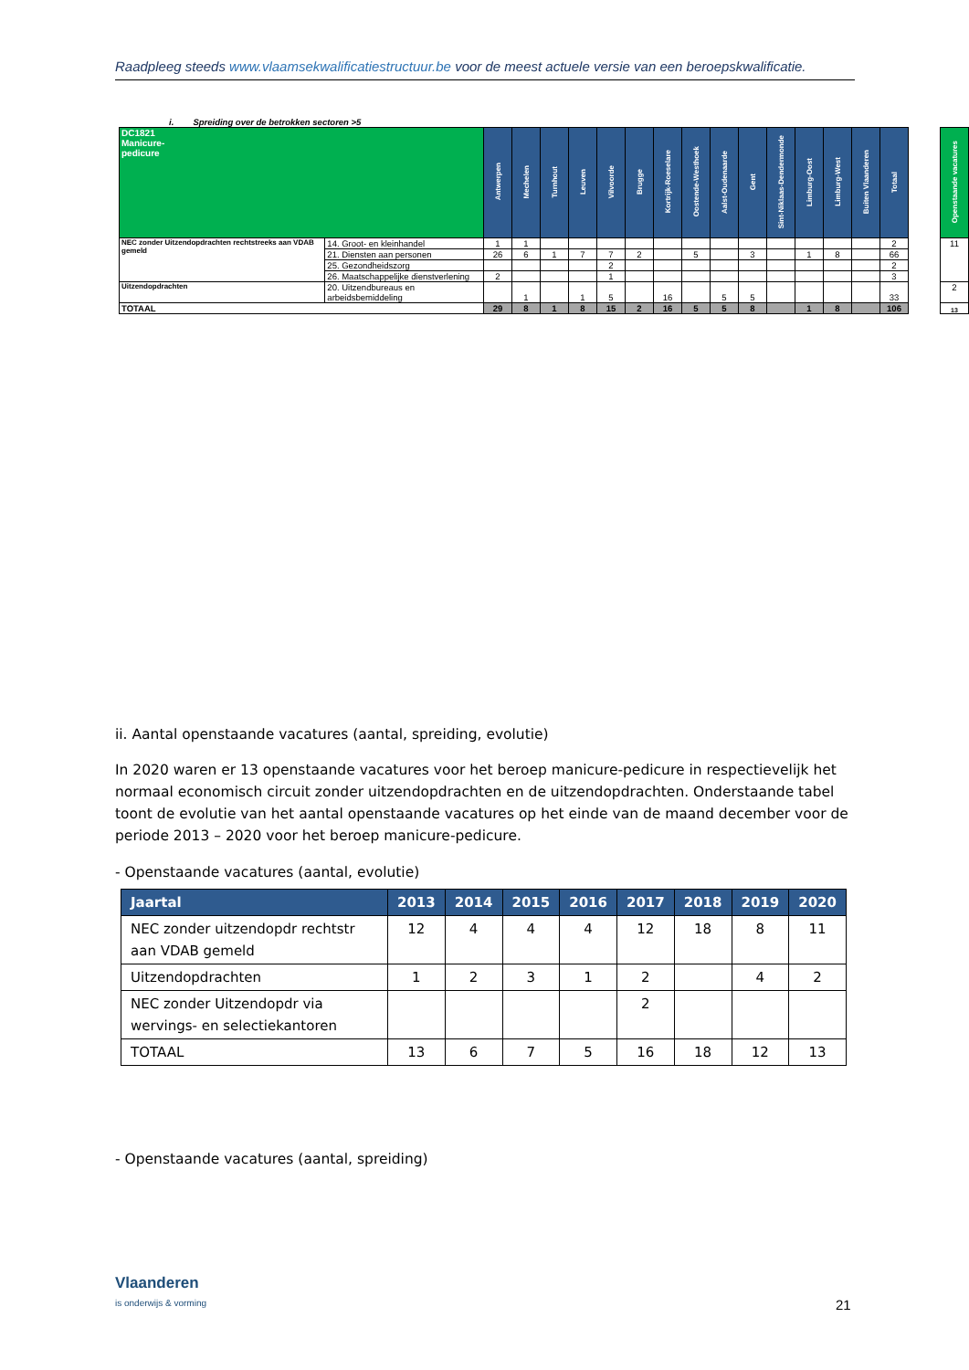Raadpleeg steeds www.vlaamsekwalificatiestructuur.be voor de meest actuele versie van een beroepskwalificatie.
i. Spreiding over de betrokken sectoren >5
| DC1821 Manicure- pedicure | | Antwerpen | Mechelen | Turnhout | Leuven | Vilvoorde | Brugge | Kortrijk-Roeselare | Oostende-Westhoek | Aalst-Oudenaarde | Gent | Sint-Niklaas-Dendermonde | Limburg-Oost | Limburg-West | Buiten Vlaanderen | Totaal | | Openstaande vacatures |
| --- | --- | --- | --- | --- | --- | --- | --- | --- | --- | --- | --- | --- | --- | --- | --- | --- | --- | --- |
| NEC zonder Uitzendopdrachten rechtstreeks aan VDAB gemeld | 14. Groot- en kleinhandel | 1 | 1 | | | | | | | | | | | | | 2 | | 11 |
| | 21. Diensten aan personen | 26 | 6 | 1 | 7 | 7 | 2 | | 5 | | 3 | | 1 | 8 | | 66 | | |
| | 25. Gezondheidszorg | | | | | 2 | | | | | | | | | | 2 | | |
| | 26. Maatschappelijke dienstverlening | 2 | | | | 1 | | | | | | | | | | 3 | | |
| Uitzendopdrachten | 20. Uitzendbureaus en arbeidsbemiddeling | | 1 | | 1 | 5 | | 16 | | 5 | 5 | | | | | 33 | | 2 |
| TOTAAL | | 29 | 8 | 1 | 8 | 15 | 2 | 16 | 5 | 5 | 8 | | 1 | 8 | | 106 | | 13 |
ii. Aantal openstaande vacatures (aantal, spreiding, evolutie)
In 2020 waren er 13 openstaande vacatures voor het beroep manicure-pedicure in respectievelijk het normaal economisch circuit zonder uitzendopdrachten en de uitzendopdrachten. Onderstaande tabel toont de evolutie van het aantal openstaande vacatures op het einde van de maand december voor de periode 2013 – 2020 voor het beroep manicure-pedicure.
- Openstaande vacatures (aantal, evolutie)
| Jaartal | 2013 | 2014 | 2015 | 2016 | 2017 | 2018 | 2019 | 2020 |
| --- | --- | --- | --- | --- | --- | --- | --- | --- |
| NEC zonder uitzendopdr rechtstr aan VDAB gemeld | 12 | 4 | 4 | 4 | 12 | 18 | 8 | 11 |
| Uitzendopdrachten | 1 | 2 | 3 | 1 | 2 | | 4 | 2 |
| NEC zonder Uitzendopdr via wervings- en selectiekantoren | | | | | 2 | | | |
| TOTAAL | 13 | 6 | 7 | 5 | 16 | 18 | 12 | 13 |
- Openstaande vacatures (aantal, spreiding)
Vlaanderen
is onderwijs & vorming
21